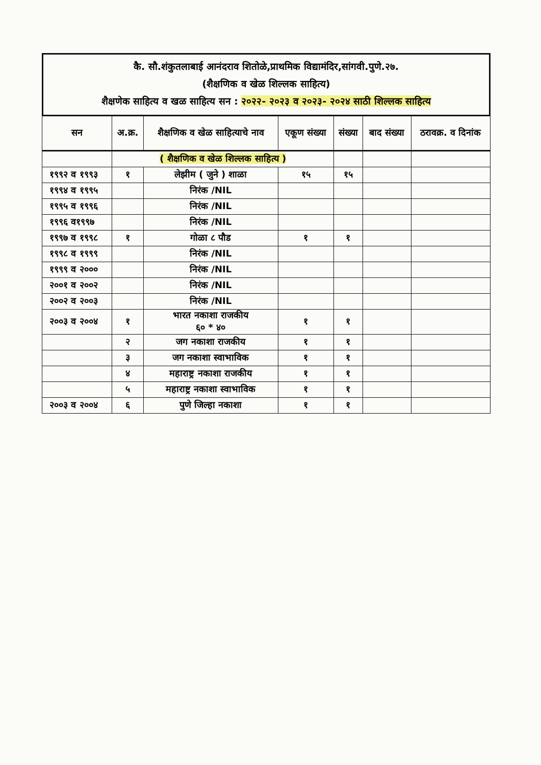कै. सौ.शंकुतलाबाई आनंदराव शितोळे,प्राथमिक विद्यामंदिर,सांगवी.पुणे.२७.
(शैक्षणिक व खेळ शिल्लक साहित्य)
शैक्षणेक साहित्य व खळ साहित्य सन : २०२२- २०२३ व २०२३- २०२४ साठी शिल्लक साहित्य
| सन | अ.क्र. | शैक्षणिक व खेळ साहित्याचे नाव | एकूण संख्या | संख्या | बाद संख्या | ठरावक्र. व दिनांक |
| --- | --- | --- | --- | --- | --- | --- |
| | ( शैक्षणिक व खेळ शिल्लक साहित्य ) | | | | | |
| १९९२ व १९९३ | १ | लेझीम ( जुने ) शाळा | १५ | १५ | | |
| १९९४ व १९९५ | | निरंक /NIL | | | | |
| १९९५ व १९९६ | | निरंक /NIL | | | | |
| १९९६ व१९९७ | | निरंक /NIL | | | | |
| १९९७ व १९९८ | १ | गोळा ८ पौड | १ | १ | | |
| १९९८ व १९९९ | | निरंक /NIL | | | | |
| १९९९ व २००० | | निरंक /NIL | | | | |
| २००१ व २००२ | | निरंक /NIL | | | | |
| २००२ व २००३ | | निरंक /NIL | | | | |
| २००३ व २००४ | १ | भारत नकाशा राजकीय ६० * ४० | १ | १ | | |
| | २ | जग नकाशा राजकीय | १ | १ | | |
| | ३ | जग नकाशा स्वाभाविक | १ | १ | | |
| | ४ | महाराष्ट्र नकाशा राजकीय | १ | १ | | |
| | ५ | महाराष्ट्र नकाशा स्वाभाविक | १ | १ | | |
| २००३ व २००४ | ६ | पुणे जिल्हा नकाशा | १ | १ | | |